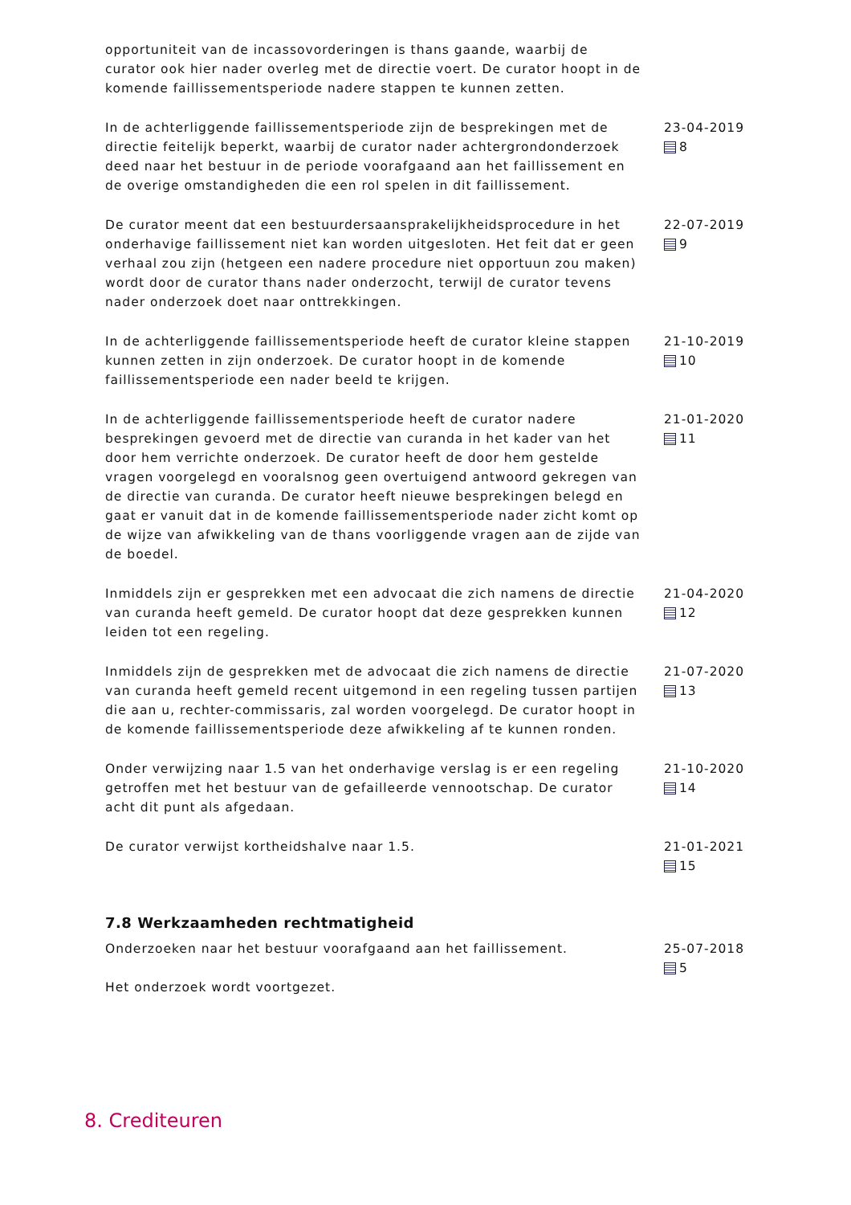opportuniteit van de incassovorderingen is thans gaande, waarbij de curator ook hier nader overleg met de directie voert. De curator hoopt in de komende faillissementsperiode nadere stappen te kunnen zetten.
In de achterliggende faillissementsperiode zijn de besprekingen met de directie feitelijk beperkt, waarbij de curator nader achtergrondonderzoek deed naar het bestuur in de periode voorafgaand aan het faillissement en de overige omstandigheden die een rol spelen in dit faillissement.
23-04-2019
8
De curator meent dat een bestuurdersaansprakelijkheidsprocedure in het onderhavige faillissement niet kan worden uitgesloten. Het feit dat er geen verhaal zou zijn (hetgeen een nadere procedure niet opportuun zou maken) wordt door de curator thans nader onderzocht, terwijl de curator tevens nader onderzoek doet naar onttrekkingen.
22-07-2019
9
In de achterliggende faillissementsperiode heeft de curator kleine stappen kunnen zetten in zijn onderzoek. De curator hoopt in de komende faillissementsperiode een nader beeld te krijgen.
21-10-2019
10
In de achterliggende faillissementsperiode heeft de curator nadere besprekingen gevoerd met de directie van curanda in het kader van het door hem verrichte onderzoek. De curator heeft de door hem gestelde vragen voorgelegd en vooralsnog geen overtuigend antwoord gekregen van de directie van curanda. De curator heeft nieuwe besprekingen belegd en gaat er vanuit dat in de komende faillissementsperiode nader zicht komt op de wijze van afwikkeling van de thans voorliggende vragen aan de zijde van de boedel.
21-01-2020
11
Inmiddels zijn er gesprekken met een advocaat die zich namens de directie van curanda heeft gemeld. De curator hoopt dat deze gesprekken kunnen leiden tot een regeling.
21-04-2020
12
Inmiddels zijn de gesprekken met de advocaat die zich namens de directie van curanda heeft gemeld recent uitgemond in een regeling tussen partijen die aan u, rechter-commissaris, zal worden voorgelegd. De curator hoopt in de komende faillissementsperiode deze afwikkeling af te kunnen ronden.
21-07-2020
13
Onder verwijzing naar 1.5 van het onderhavige verslag is er een regeling getroffen met het bestuur van de gefailleerde vennootschap. De curator acht dit punt als afgedaan.
21-10-2020
14
De curator verwijst kortheidshalve naar 1.5. 21-01-2021
15
7.8 Werkzaamheden rechtmatigheid
Onderzoeken naar het bestuur voorafgaand aan het faillissement.
Het onderzoek wordt voortgezet.
25-07-2018
5
8. Crediteuren